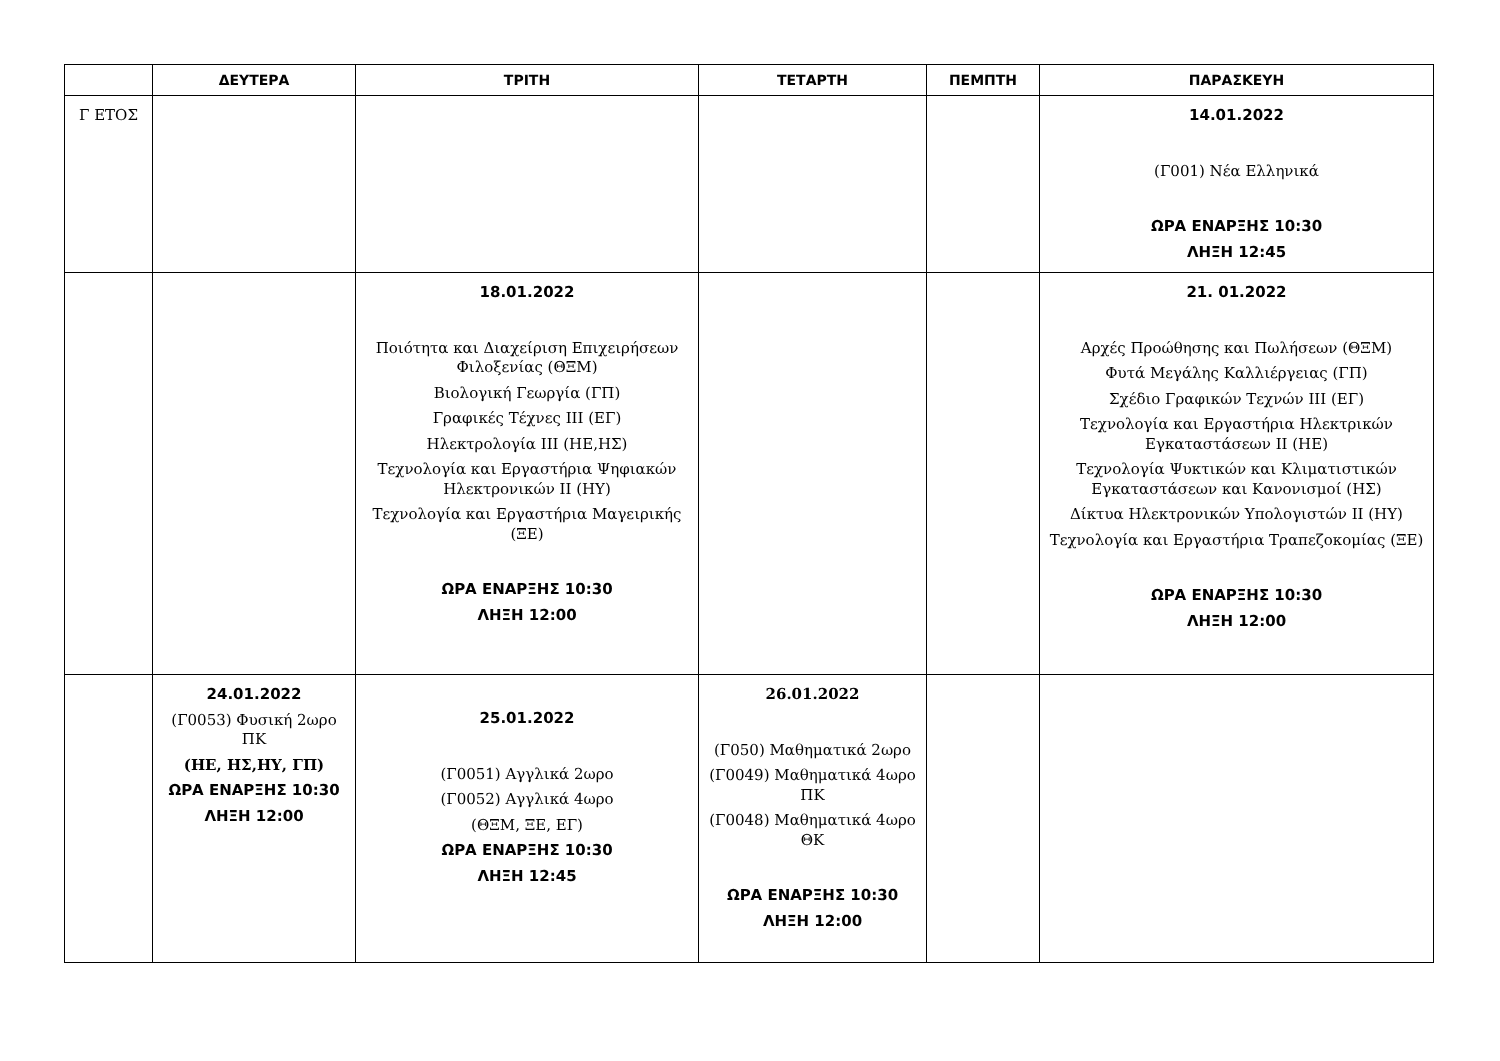| | ΔΕΥΤΕΡΑ | ΤΡΙΤΗ | ΤΕΤΑΡΤΗ | ΠΕΜΠΤΗ | ΠΑΡΑΣΚΕΥΗ |
| --- | --- | --- | --- | --- | --- |
| Γ ΕΤΟΣ | | | | | 14.01.2022 (Γ001) Νέα Ελληνικά ΩΡΑ ΕΝΑΡΞΗΣ 10:30 ΛΗΞΗ 12:45 |
| | | 18.01.2022 Ποιότητα και Διαχείριση Επιχειρήσεων Φιλοξενίας (ΘΞΜ) Βιολογική Γεωργία (ΓΠ) Γραφικές Τέχνες ΙΙΙ (ΕΓ) Ηλεκτρολογία ΙΙΙ (ΗΕ,ΗΣ) Τεχνολογία και Εργαστήρια Ψηφιακών Ηλεκτρονικών ΙΙ (ΗΥ) Τεχνολογία και Εργαστήρια Μαγειρικής (ΞΕ) ΩΡΑ ΕΝΑΡΞΗΣ 10:30 ΛΗΞΗ 12:00 | | | 21. 01.2022 Αρχές Προώθησης και Πωλήσεων (ΘΞΜ) Φυτά Μεγάλης Καλλιέργειας (ΓΠ) Σχέδιο Γραφικών Τεχνών ΙΙΙ (ΕΓ) Τεχνολογία και Εργαστήρια Ηλεκτρικών Εγκαταστάσεων ΙΙ (ΗΕ) Τεχνολογία Ψυκτικών και Κλιματιστικών Εγκαταστάσεων και Κανονισμοί (ΗΣ) Δίκτυα Ηλεκτρονικών Υπολογιστών ΙΙ (ΗΥ) Τεχνολογία και Εργαστήρια Τραπεζοκομίας (ΞΕ) ΩΡΑ ΕΝΑΡΞΗΣ 10:30 ΛΗΞΗ 12:00 |
| | 24.01.2022 (Γ0053) Φυσική 2ωρο ΠΚ (ΗΕ, ΗΣ,ΗΥ, ΓΠ) ΩΡΑ ΕΝΑΡΞΗΣ 10:30 ΛΗΞΗ 12:00 | 25.01.2022 (Γ0051) Αγγλικά 2ωρο (Γ0052) Αγγλικά 4ωρο (ΘΞΜ, ΞΕ, ΕΓ) ΩΡΑ ΕΝΑΡΞΗΣ 10:30 ΛΗΞΗ 12:45 | 26.01.2022 (Γ050) Μαθηματικά 2ωρο (Γ0049) Μαθηματικά 4ωρο ΠΚ (Γ0048) Μαθηματικά 4ωρο ΘΚ ΩΡΑ ΕΝΑΡΞΗΣ 10:30 ΛΗΞΗ 12:00 | | |